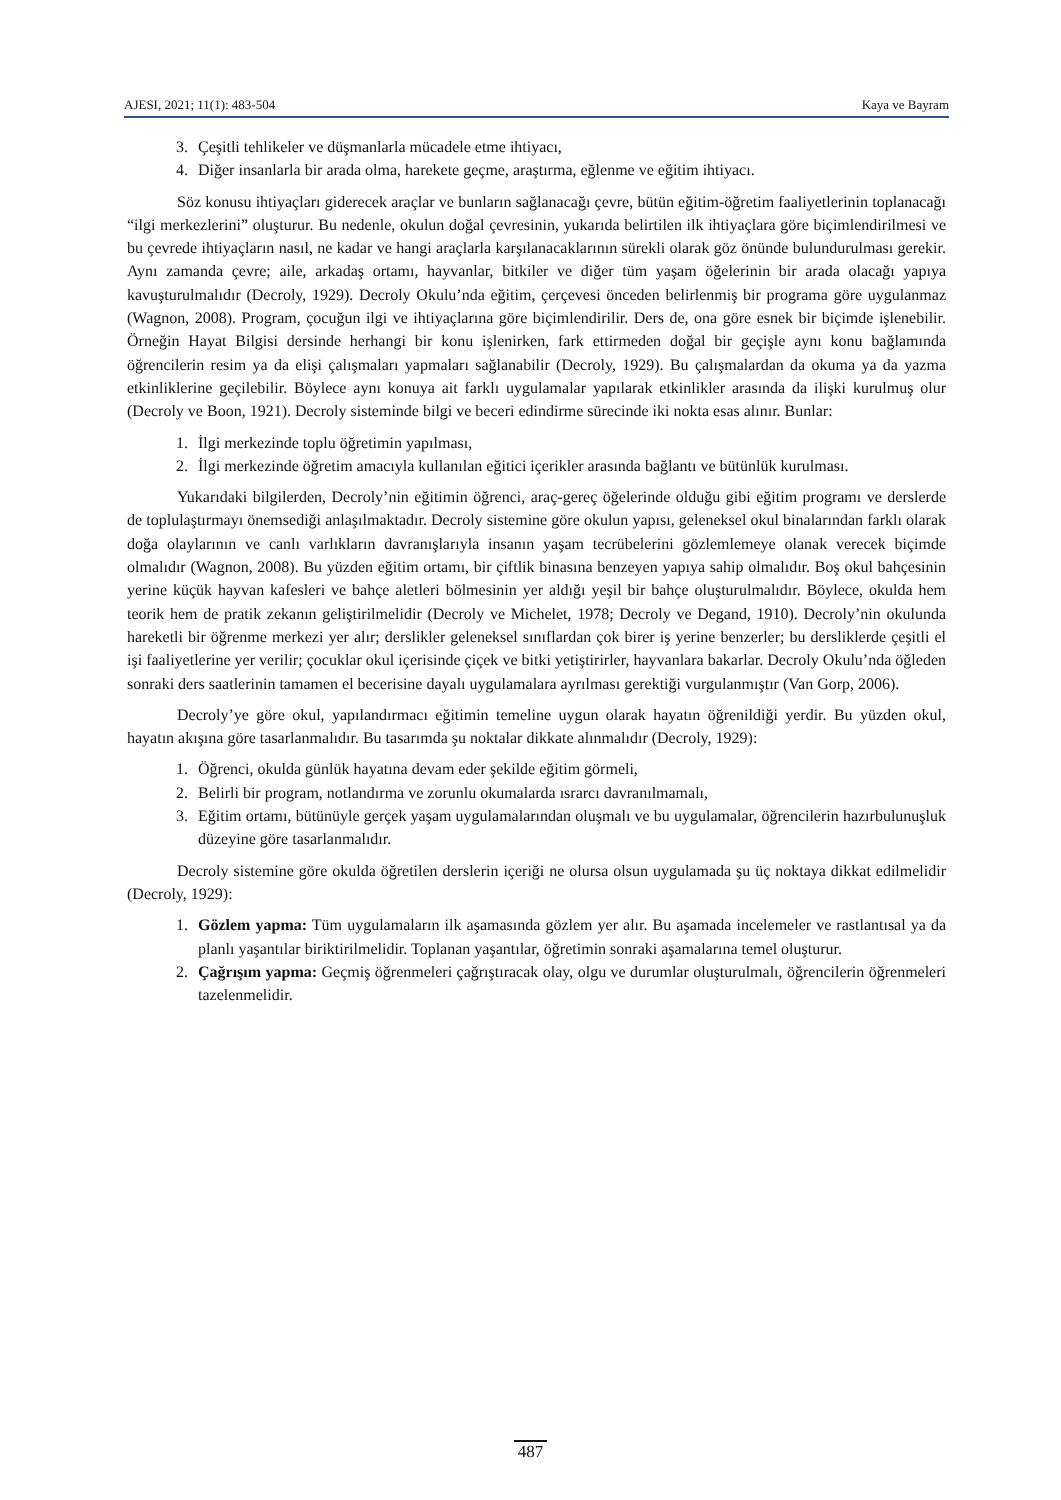AJESI, 2021; 11(1): 483-504 Kaya ve Bayram
3. Çeşitli tehlikeler ve düşmanlarla mücadele etme ihtiyacı,
4. Diğer insanlarla bir arada olma, harekete geçme, araştırma, eğlenme ve eğitim ihtiyacı.
Söz konusu ihtiyaçları giderecek araçlar ve bunların sağlanacağı çevre, bütün eğitim-öğretim faaliyetlerinin toplanacağı “ilgi merkezlerini” oluşturur. Bu nedenle, okulun doğal çevresinin, yukarıda belirtilen ilk ihtiyaçlara göre biçimlendirilmesi ve bu çevrede ihtiyaçların nasıl, ne kadar ve hangi araçlarla karşılanacaklarının sürekli olarak göz önünde bulundurulması gerekir. Aynı zamanda çevre; aile, arkadaş ortamı, hayvanlar, bitkiler ve diğer tüm yaşam öğelerinin bir arada olacağı yapıya kavuşturulmalıdır (Decroly, 1929). Decroly Okulu’nda eğitim, çerçevesi önceden belirlenmiş bir programa göre uygulanmaz (Wagnon, 2008). Program, çocuğun ilgi ve ihtiyaçlarına göre biçimlendirilir. Ders de, ona göre esnek bir biçimde işlenebilir. Örneğin Hayat Bilgisi dersinde herhangi bir konu işlenirken, fark ettirmeden doğal bir geçişle aynı konu bağlamında öğrencilerin resim ya da elişi çalışmaları yapmaları sağlanabilir (Decroly, 1929). Bu çalışmalardan da okuma ya da yazma etkinliklerine geçilebilir. Böylece aynı konuya ait farklı uygulamalar yapılarak etkinlikler arasında da ilişki kurulmuş olur (Decroly ve Boon, 1921). Decroly sisteminde bilgi ve beceri edindirme sürecinde iki nokta esas alınır. Bunlar:
1. İlgi merkezinde toplu öğretimin yapılması,
2. İlgi merkezinde öğretim amacıyla kullanılan eğitici içerikler arasında bağlantı ve bütünlük kurulması.
Yukarıdaki bilgilerden, Decroly’nin eğitimin öğrenci, araç-gereç öğelerinde olduğu gibi eğitim programı ve derslerde de toplulaştırmayı önemsediği anlaşılmaktadır. Decroly sistemine göre okulun yapısı, geleneksel okul binalarından farklı olarak doğa olaylarının ve canlı varlıkların davranışlarıyla insanın yaşam tecrübelerini gözlemlemeye olanak verecek biçimde olmalıdır (Wagnon, 2008). Bu yüzden eğitim ortamı, bir çiftlik binasına benzeyen yapıya sahip olmalıdır. Boş okul bahçesinin yerine küçük hayvan kafesleri ve bahçe aletleri bölmesinin yer aldığı yeşil bir bahçe oluşturulmalıdır. Böylece, okulda hem teorik hem de pratik zekanın geliştirilmelidir (Decroly ve Michelet, 1978; Decroly ve Degand, 1910). Decroly’nin okulunda hareketli bir öğrenme merkezi yer alır; derslikler geleneksel sınıflardan çok birer iş yerine benzerler; bu dersliklerde çeşitli el işi faaliyetlerine yer verilir; çocuklar okul içerisinde çiçek ve bitki yetiştirirler, hayvanlara bakarlar. Decroly Okulu’nda öğleden sonraki ders saatlerinin tamamen el becerisine dayalı uygulamalara ayrılması gerektiği vurgulanmıştır (Van Gorp, 2006).
Decroly’ye göre okul, yapılandırmacı eğitimin temeline uygun olarak hayatın öğrenildiği yerdir. Bu yüzden okul, hayatın akışına göre tasarlanmalıdır. Bu tasarımda şu noktalar dikkate alınmalıdır (Decroly, 1929):
1. Öğrenci, okulda günlük hayatına devam eder şekilde eğitim görmeli,
2. Belirli bir program, notlandırma ve zorunlu okumalarda ısrarcı davranılmamalı,
3. Eğitim ortamı, bütünüyle gerçek yaşam uygulamalarından oluşmalı ve bu uygulamalar, öğrencilerin hazırbulunuşluk düzeyine göre tasarlanmalıdır.
Decroly sistemine göre okulda öğretilen derslerin içeriği ne olursa olsun uygulamada şu üç noktaya dikkat edilmelidir (Decroly, 1929):
1. Gözlem yapma: Tüm uygulamaların ilk aşamasında gözlem yer alır. Bu aşamada incelemeler ve rastlantısal ya da planlı yaşantılar biriktirilmelidir. Toplanan yaşantılar, öğretimin sonraki aşamalarına temel oluşturur.
2. Çağrışım yapma: Geçmiş öğrenmeleri çağrıştıracak olay, olgu ve durumlar oluşturulmalı, öğrencilerin öğrenmeleri tazelenmelidir.
487